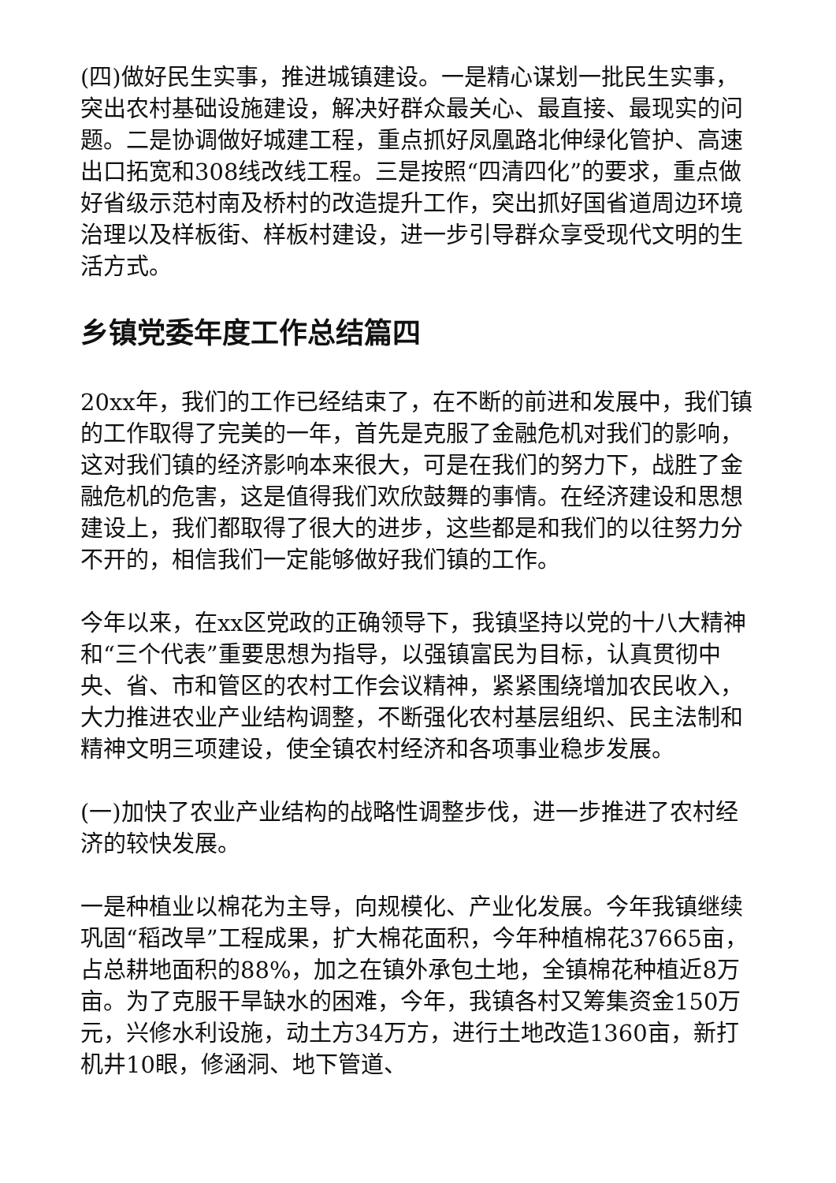(四)做好民生实事，推进城镇建设。一是精心谋划一批民生实事，突出农村基础设施建设，解决好群众最关心、最直接、最现实的问题。二是协调做好城建工程，重点抓好凤凰路北伸绿化管护、高速出口拓宽和308线改线工程。三是按照“四清四化”的要求，重点做好省级示范村南及桥村的改造提升工作，突出抓好国省道周边环境治理以及样板街、样板村建设，进一步引导群众享受现代文明的生活方式。
乡镇党委年度工作总结篇四
20xx年，我们的工作已经结束了，在不断的前进和发展中，我们镇的工作取得了完美的一年，首先是克服了金融危机对我们的影响，这对我们镇的经济影响本来很大，可是在我们的努力下，战胜了金融危机的危害，这是值得我们欢欣鼓舞的事情。在经济建设和思想建设上，我们都取得了很大的进步，这些都是和我们的以往努力分不开的，相信我们一定能够做好我们镇的工作。
今年以来，在xx区党政的正确领导下，我镇坚持以党的十八大精神和“三个代表”重要思想为指导，以强镇富民为目标，认真贯彻中央、省、市和管区的农村工作会议精神，紧紧围绕增加农民收入，大力推进农业产业结构调整，不断强化农村基层组织、民主法制和精神文明三项建设，使全镇农村经济和各项事业稳步发展。
(一)加快了农业产业结构的战略性调整步伐，进一步推进了农村经济的较快发展。
一是种植业以棉花为主导，向规模化、产业化发展。今年我镇继续巩固“稻改旱”工程成果，扩大棉花面积，今年种植棉花37665亩，占总耕地面积的88%，加之在镇外承包土地，全镇棉花种植近8万亩。为了克服干旱缺水的困难，今年，我镇各村又筹集资金150万元，兴修水利设施，动土方34万方，进行土地改造1360亩，新打机井10眼，修涵洞、地下管道、